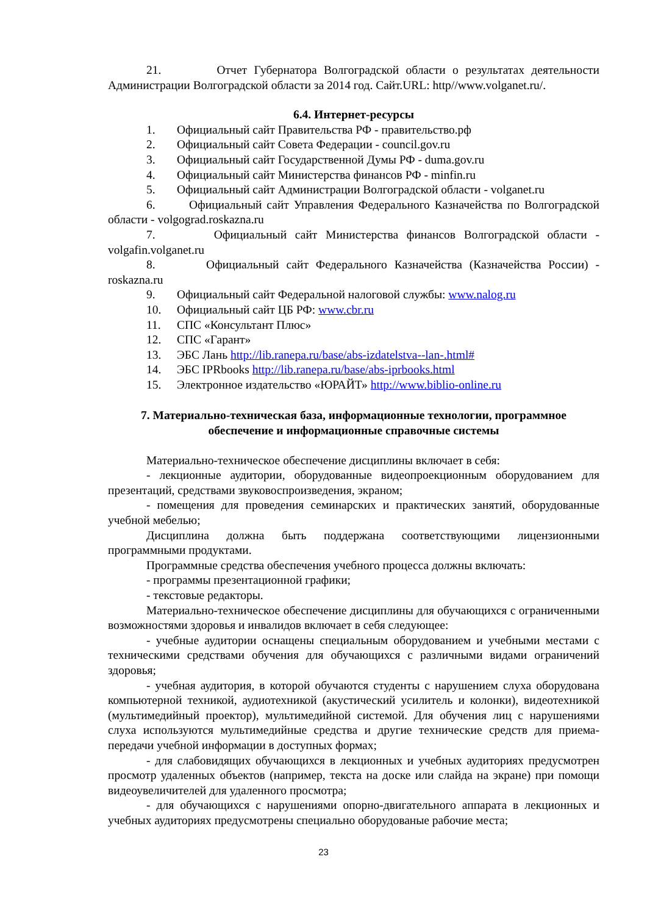21. Отчет Губернатора Волгоградской области о результатах деятельности Администрации Волгоградской области за 2014 год. Сайт.URL: http//www.volganet.ru/.
6.4. Интернет-ресурсы
1. Официальный сайт Правительства РФ - правительство.рф
2. Официальный сайт Совета Федерации - council.gov.ru
3. Официальный сайт Государственной Думы РФ - duma.gov.ru
4. Официальный сайт Министерства финансов РФ - minfin.ru
5. Официальный сайт Администрации Волгоградской области - volganet.ru
6. Официальный сайт Управления Федерального Казначейства по Волгоградской области - volgograd.roskazna.ru
7. Официальный сайт Министерства финансов Волгоградской области - volgafin.volganet.ru
8. Официальный сайт Федерального Казначейства (Казначейства России) - roskazna.ru
9. Официальный сайт Федеральной налоговой службы: www.nalog.ru
10. Официальный сайт ЦБ РФ: www.cbr.ru
11. СПС «Консультант Плюс»
12. СПС «Гарант»
13. ЭБС Лань http://lib.ranepa.ru/base/abs-izdatelstva--lan-.html#
14. ЭБС IPRbooks http://lib.ranepa.ru/base/abs-iprbooks.html
15. Электронное издательство «ЮРАЙТ» http://www.biblio-online.ru
7. Материально-техническая база, информационные технологии, программное обеспечение и информационные справочные системы
Материально-техническое обеспечение дисциплины включает в себя:
- лекционные аудитории, оборудованные видеопроекционным оборудованием для презентаций, средствами звуковоспроизведения, экраном;
- помещения для проведения семинарских и практических занятий, оборудованные учебной мебелью;
Дисциплина должна быть поддержана соответствующими лицензионными программными продуктами.
Программные средства обеспечения учебного процесса должны включать:
- программы презентационной графики;
- текстовые редакторы.
Материально-техническое обеспечение дисциплины для обучающихся с ограниченными возможностями здоровья и инвалидов включает в себя следующее:
- учебные аудитории оснащены специальным оборудованием и учебными местами с техническими средствами обучения для обучающихся с различными видами ограничений здоровья;
- учебная аудитория, в которой обучаются студенты с нарушением слуха оборудована компьютерной техникой, аудиотехникой (акустический усилитель и колонки), видеотехникой (мультимедийный проектор), мультимедийной системой. Для обучения лиц с нарушениями слуха используются мультимедийные средства и другие технические средств для приема-передачи учебной информации в доступных формах;
- для слабовидящих обучающихся в лекционных и учебных аудиториях предусмотрен просмотр удаленных объектов (например, текста на доске или слайда на экране) при помощи видеоувеличителей для удаленного просмотра;
- для обучающихся с нарушениями опорно-двигательного аппарата в лекционных и учебных аудиториях предусмотрены специально оборудованые рабочие места;
23